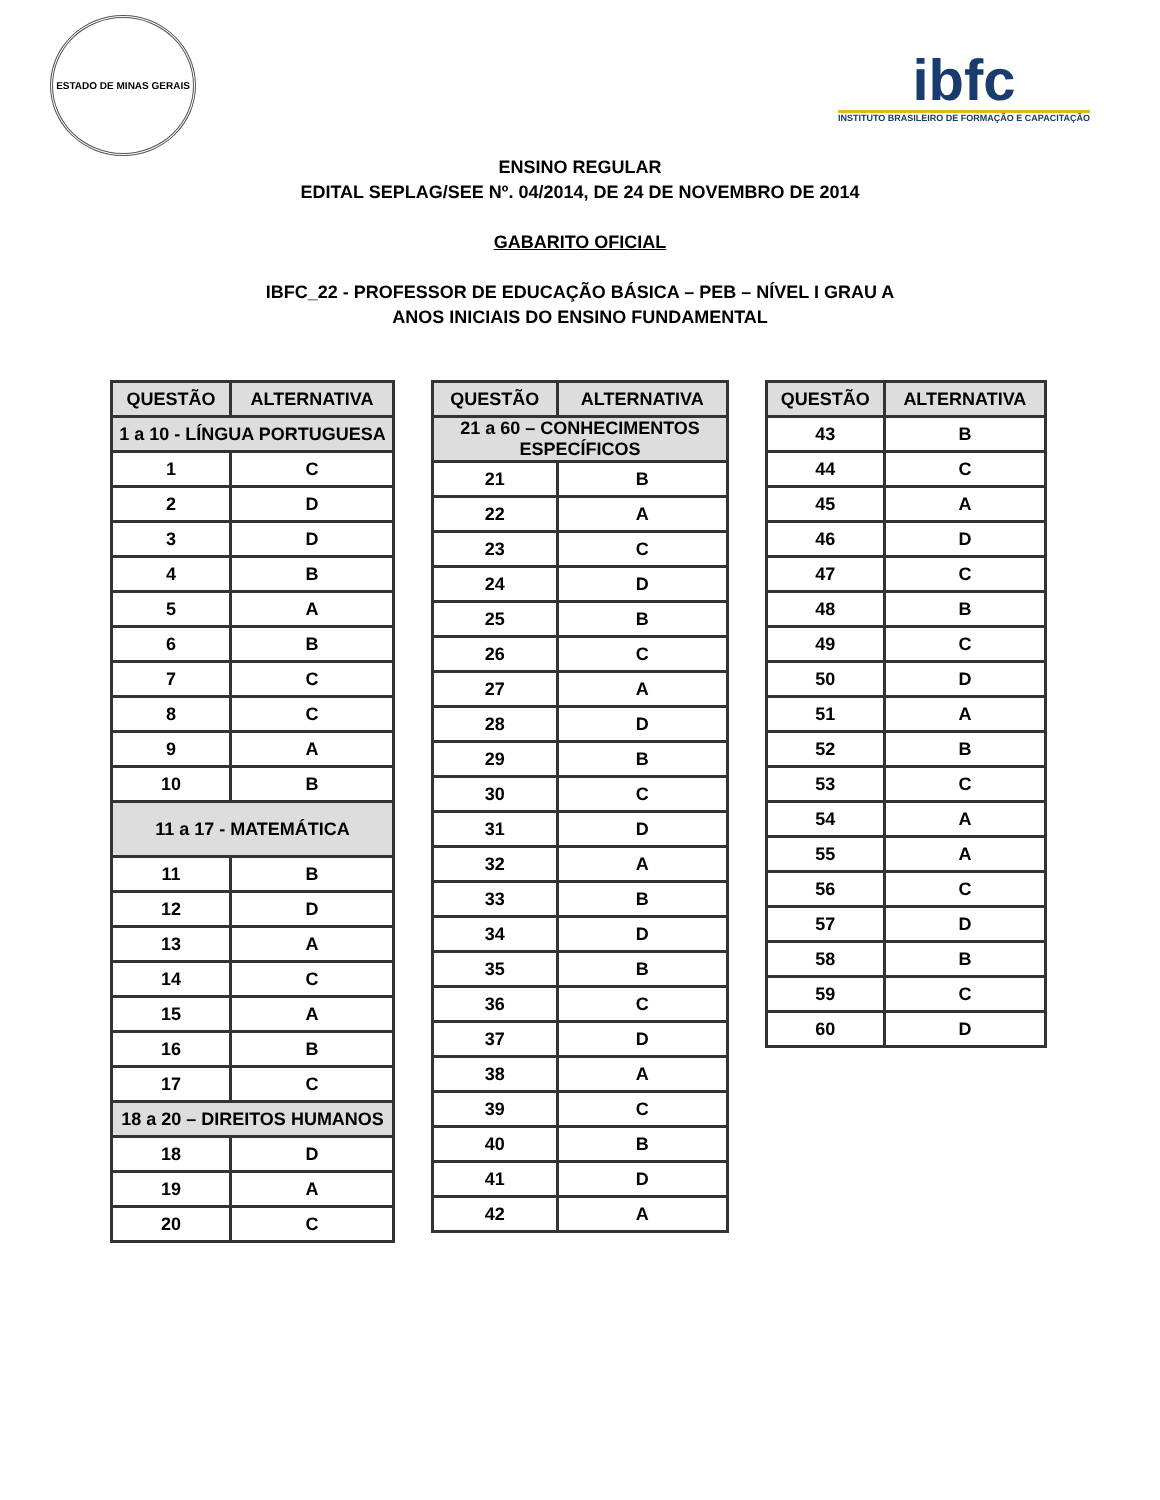ESTADO DE MINAS GERAIS
ibfc
INSTITUTO BRASILEIRO DE FORMAÇÃO E CAPACITAÇÃO
ENSINO REGULAR
EDITAL SEPLAG/SEE Nº. 04/2014, DE 24 DE NOVEMBRO DE 2014
GABARITO OFICIAL
IBFC_22 - PROFESSOR DE EDUCAÇÃO BÁSICA – PEB – NÍVEL I GRAU A
ANOS INICIAIS DO ENSINO FUNDAMENTAL
| QUESTÃO | ALTERNATIVA |
| --- | --- |
| 1 a 10 - LÍNGUA PORTUGUESA | |
| 1 | C |
| 2 | D |
| 3 | D |
| 4 | B |
| 5 | A |
| 6 | B |
| 7 | C |
| 8 | C |
| 9 | A |
| 10 | B |
| 11 a 17 - MATEMÁTICA | |
| 11 | B |
| 12 | D |
| 13 | A |
| 14 | C |
| 15 | A |
| 16 | B |
| 17 | C |
| 18 a 20 – DIREITOS HUMANOS | |
| 18 | D |
| 19 | A |
| 20 | C |
| QUESTÃO | ALTERNATIVA |
| --- | --- |
| 21 a 60 – CONHECIMENTOS ESPECÍFICOS | |
| 21 | B |
| 22 | A |
| 23 | C |
| 24 | D |
| 25 | B |
| 26 | C |
| 27 | A |
| 28 | D |
| 29 | B |
| 30 | C |
| 31 | D |
| 32 | A |
| 33 | B |
| 34 | D |
| 35 | B |
| 36 | C |
| 37 | D |
| 38 | A |
| 39 | C |
| 40 | B |
| 41 | D |
| 42 | A |
| QUESTÃO | ALTERNATIVA |
| --- | --- |
| 43 | B |
| 44 | C |
| 45 | A |
| 46 | D |
| 47 | C |
| 48 | B |
| 49 | C |
| 50 | D |
| 51 | A |
| 52 | B |
| 53 | C |
| 54 | A |
| 55 | A |
| 56 | C |
| 57 | D |
| 58 | B |
| 59 | C |
| 60 | D |